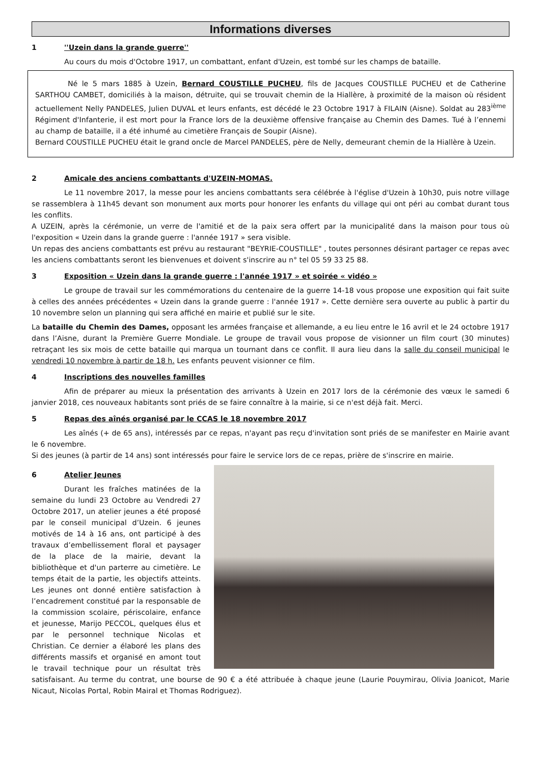Informations diverses
1 ''Uzein dans la grande guerre''
Au cours du mois d'Octobre 1917, un combattant, enfant d'Uzein, est tombé sur les champs de bataille.
Né le 5 mars 1885 à Uzein, Bernard COUSTILLE PUCHEU, fils de Jacques COUSTILLE PUCHEU et de Catherine SARTHOU CAMBET, domiciliés à la maison, détruite, qui se trouvait chemin de la Hiallère, à proximité de la maison où résident actuellement Nelly PANDELES, Julien DUVAL et leurs enfants, est décédé le 23 Octobre 1917 à FILAIN (Aisne). Soldat au 283<sup>ième</sup> Régiment d'Infanterie, il est mort pour la France lors de la deuxième offensive française au Chemin des Dames. Tué à l’ennemi au champ de bataille, il a été inhumé au cimetière Français de Soupir (Aisne).
Bernard COUSTILLE PUCHEU était le grand oncle de Marcel PANDELES, père de Nelly, demeurant chemin de la Hiallère à Uzein.
2 Amicale des anciens combattants d'UZEIN-MOMAS.
Le 11 novembre 2017, la messe pour les anciens combattants sera célébrée à l'église d'Uzein à 10h30, puis notre village se rassemblera à 11h45 devant son monument aux morts pour honorer les enfants du village qui ont péri au combat durant tous les conflits.
A UZEIN, après la cérémonie, un verre de l'amitié et de la paix sera offert par la municipalité dans la maison pour tous où l'exposition « Uzein dans la grande guerre : l'année 1917 » sera visible.
Un repas des anciens combattants est prévu au restaurant "BEYRIE-COUSTILLE" , toutes personnes désirant partager ce repas avec les anciens combattants seront les bienvenues et doivent s'inscrire au n° tel 05 59 33 25 88.
3 Exposition « Uzein dans la grande guerre : l'année 1917 » et soirée « vidéo »
Le groupe de travail sur les commémorations du centenaire de la guerre 14-18 vous propose une exposition qui fait suite à celles des années précédentes « Uzein dans la grande guerre : l'année 1917 ». Cette dernière sera ouverte au public à partir du 10 novembre selon un planning qui sera affiché en mairie et publié sur le site.
La bataille du Chemin des Dames, opposant les armées française et allemande, a eu lieu entre le 16 avril et le 24 octobre 1917 dans l’Aisne, durant la Première Guerre Mondiale. Le groupe de travail vous propose de visionner un film court (30 minutes) retraçant les six mois de cette bataille qui marqua un tournant dans ce conflit. Il aura lieu dans la salle du conseil municipal le vendredi 10 novembre à partir de 18 h. Les enfants peuvent visionner ce film.
4 Inscriptions des nouvelles familles
Afin de préparer au mieux la présentation des arrivants à Uzein en 2017 lors de la cérémonie des vœux le samedi 6 janvier 2018, ces nouveaux habitants sont priés de se faire connaître à la mairie, si ce n'est déjà fait. Merci.
5 Repas des aînés organisé par le CCAS le 18 novembre 2017
Les aînés (+ de 65 ans), intéressés par ce repas, n'ayant pas reçu d'invitation sont priés de se manifester en Mairie avant le 6 novembre.
Si des jeunes (à partir de 14 ans) sont intéressés pour faire le service lors de ce repas, prière de s'inscrire en mairie.
6 Atelier Jeunes
Durant les fraîches matinées de la semaine du lundi 23 Octobre au Vendredi 27 Octobre 2017, un atelier jeunes a été proposé par le conseil municipal d’Uzein. 6 jeunes motivés de 14 à 16 ans, ont participé à des travaux d’embellissement floral et paysager de la place de la mairie, devant la bibliothèque et d'un parterre au cimetière. Le temps était de la partie, les objectifs atteints. Les jeunes ont donné entière satisfaction à l’encadrement constitué par la responsable de la commission scolaire, périscolaire, enfance et jeunesse, Marijo PECCOL, quelques élus et par le personnel technique Nicolas et Christian. Ce dernier a élaboré les plans des différents massifs et organisé en amont tout le travail technique pour un résultat très satisfaisant. Au terme du contrat, une bourse de 90 € a été attribuée à chaque jeune (Laurie Pouymirau, Olivia Joanicot, Marie Nicaut, Nicolas Portal, Robin Mairal et Thomas Rodriguez).